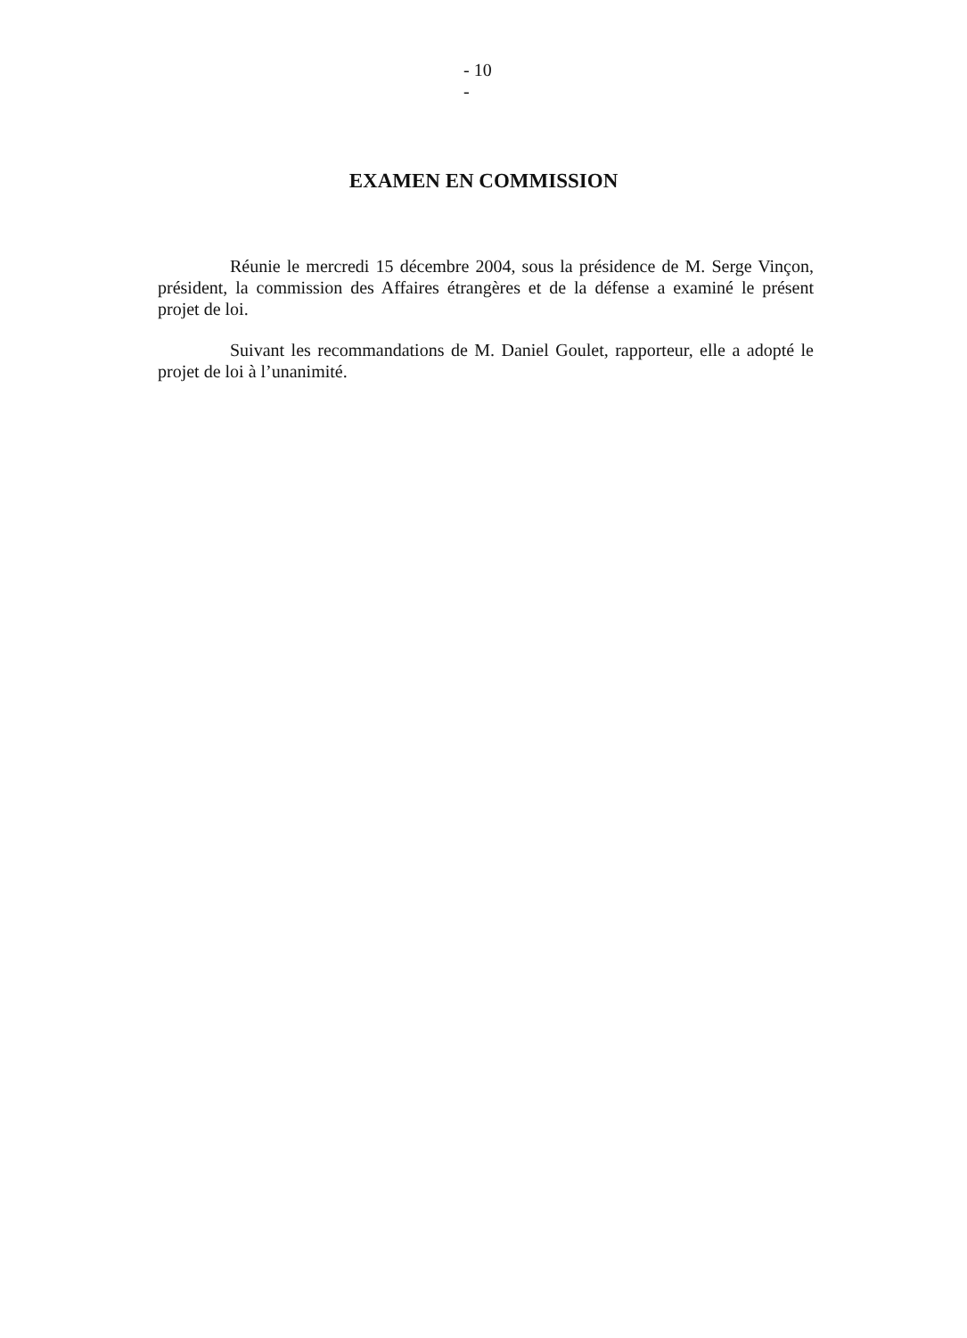- 10
-
EXAMEN EN COMMISSION
Réunie le mercredi 15 décembre 2004, sous la présidence de M. Serge Vinçon, président, la commission des Affaires étrangères et de la défense a examiné le présent projet de loi.
Suivant les recommandations de M. Daniel Goulet, rapporteur, elle a adopté le projet de loi à l’unanimité.